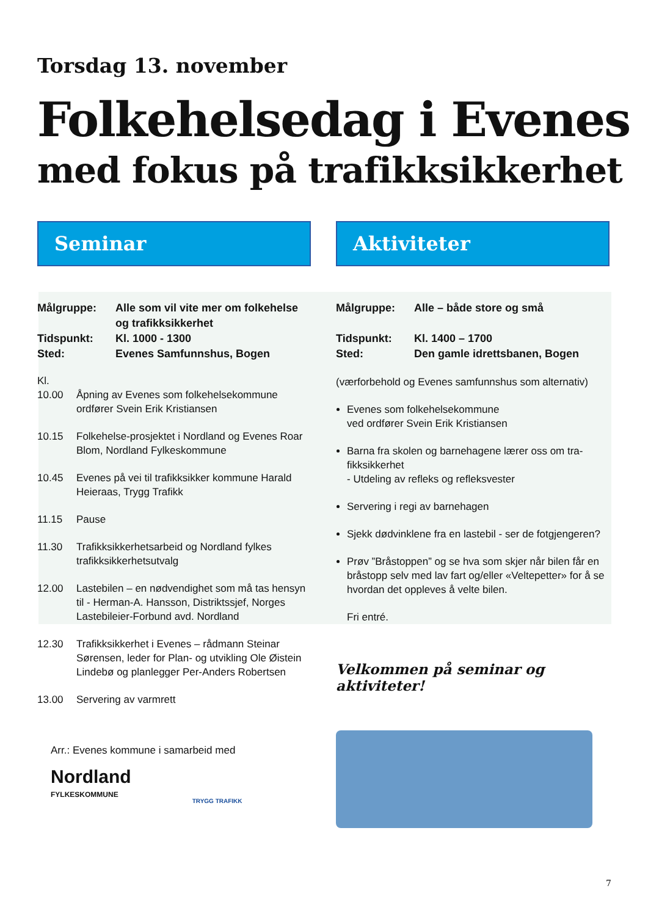Torsdag 13. november
Folkehelsedag i Evenes
med fokus på trafikksikkerhet
Seminar
Målgruppe: Alle som vil vite mer om folkehelse og trafikksikkerhet
Tidspunkt: Kl. 1000 - 1300
Sted: Evenes Samfunnshus, Bogen
Kl.
10.00 Åpning av Evenes som folkehelsekommune ordfører Svein Erik Kristiansen
10.15 Folkehelse-prosjektet i Nordland og Evenes Roar Blom, Nordland Fylkeskommune
10.45 Evenes på vei til trafikksikker kommune Harald Heieraas, Trygg Trafikk
11.15 Pause
11.30 Trafikksikkerhetsarbeid og Nordland fylkes trafikksikkerhetsutvalg
12.00 Lastebilen – en nødvendighet som må tas hensyn til - Herman-A. Hansson, Distriktssjef, Norges Lastebileier-Forbund avd. Nordland
12.30 Trafikksikkerhet i Evenes – rådmann Steinar Sørensen, leder for Plan- og utvikling Ole Øistein Lindebø og planlegger Per-Anders Robertsen
13.00 Servering av varmrett
Arr.: Evenes kommune i samarbeid med
Nordland
FYLKESKOMMUNE TRYGG TRAFIKK
Aktiviteter
Målgruppe: Alle – både store og små
Tidspunkt: Kl. 1400 – 1700
Sted: Den gamle idrettsbanen, Bogen
(værforbehold og Evenes samfunnshus som alternativ)
Evenes som folkehelsekommune
ved ordfører Svein Erik Kristiansen
Barna fra skolen og barnehagene lærer oss om tra-fikksikkerhet
- Utdeling av refleks og refleksvester
Servering i regi av barnehagen
Sjekk dødvinklene fra en lastebil - ser de fotgjengeren?
Prøv ”Bråstoppen” og se hva som skjer når bilen får en bråstopp selv med lav fart og/eller «Veltepetter» for å se hvordan det oppleves å velte bilen.
Fri entré.
Velkommen på seminar og aktiviteter!
7